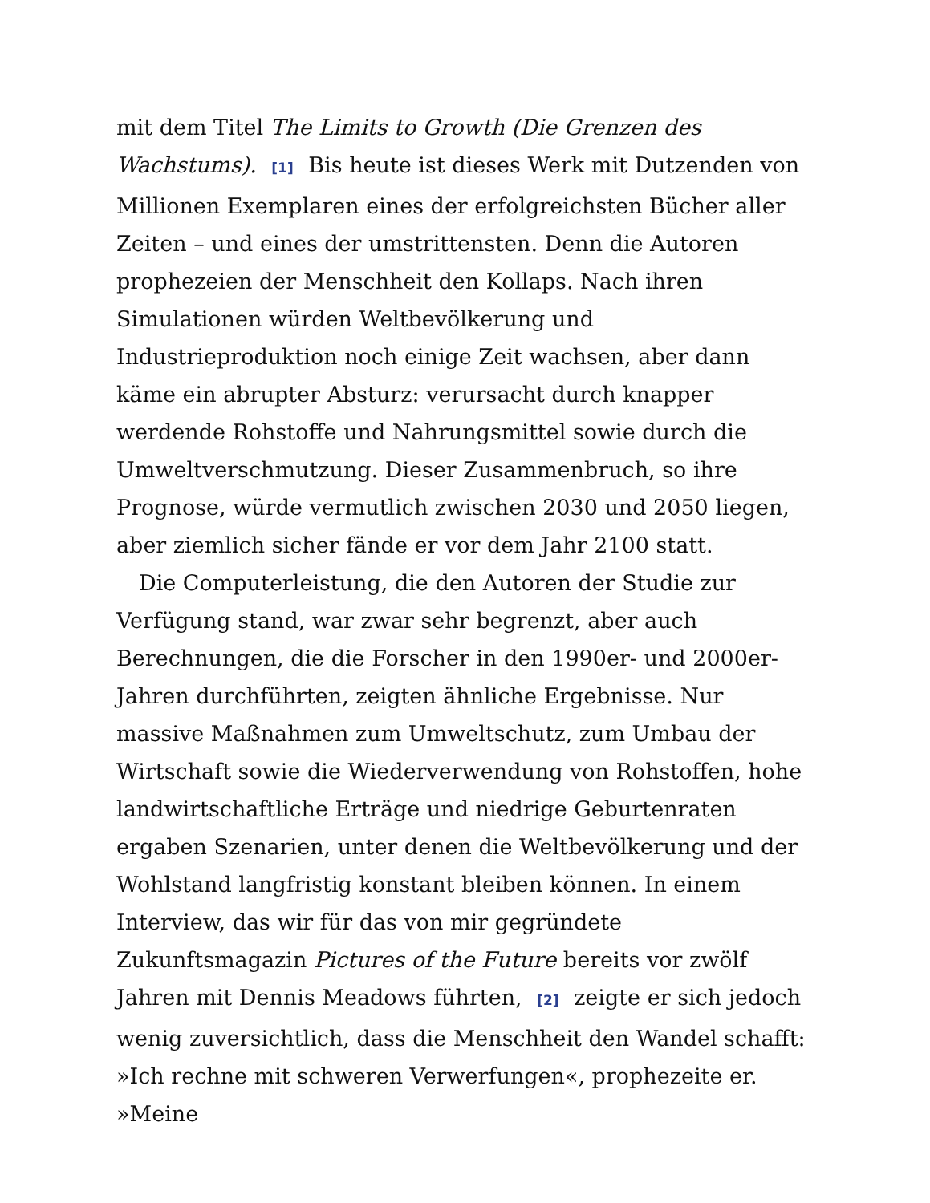mit dem Titel The Limits to Growth (Die Grenzen des Wachstums). [1] Bis heute ist dieses Werk mit Dutzenden von Millionen Exemplaren eines der erfolgreichsten Bücher aller Zeiten – und eines der umstrittensten. Denn die Autoren prophezeien der Menschheit den Kollaps. Nach ihren Simulationen würden Weltbevölkerung und Industrieproduktion noch einige Zeit wachsen, aber dann käme ein abrupter Absturz: verursacht durch knapper werdende Rohstoffe und Nahrungsmittel sowie durch die Umweltverschmutzung. Dieser Zusammenbruch, so ihre Prognose, würde vermutlich zwischen 2030 und 2050 liegen, aber ziemlich sicher fände er vor dem Jahr 2100 statt.
Die Computerleistung, die den Autoren der Studie zur Verfügung stand, war zwar sehr begrenzt, aber auch Berechnungen, die die Forscher in den 1990er- und 2000er-Jahren durchführten, zeigten ähnliche Ergebnisse. Nur massive Maßnahmen zum Umweltschutz, zum Umbau der Wirtschaft sowie die Wiederverwendung von Rohstoffen, hohe landwirtschaftliche Erträge und niedrige Geburtenraten ergaben Szenarien, unter denen die Weltbevölkerung und der Wohlstand langfristig konstant bleiben können. In einem Interview, das wir für das von mir gegründete Zukunftsmagazin Pictures of the Future bereits vor zwölf Jahren mit Dennis Meadows führten, [2] zeigte er sich jedoch wenig zuversichtlich, dass die Menschheit den Wandel schafft: »Ich rechne mit schweren Verwerfungen«, prophezeite er. »Meine